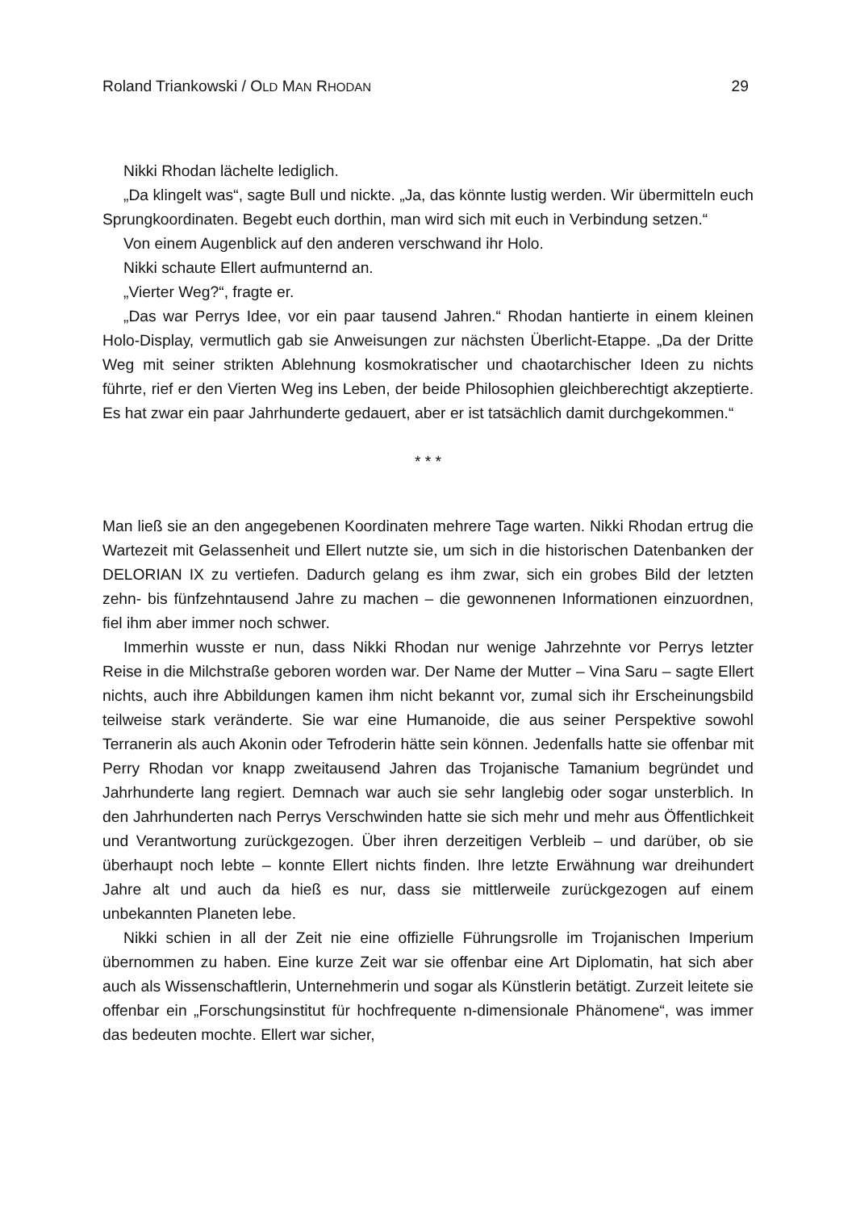Roland Triankowski / OLD MAN RHODAN 29
Nikki Rhodan lächelte lediglich.
„Da klingelt was“, sagte Bull und nickte. „Ja, das könnte lustig werden. Wir übermitteln euch Sprungkoordinaten. Begebt euch dorthin, man wird sich mit euch in Verbindung setzen.“
Von einem Augenblick auf den anderen verschwand ihr Holo.
Nikki schaute Ellert aufmunternd an.
„Vierter Weg?“, fragte er.
„Das war Perrys Idee, vor ein paar tausend Jahren.“ Rhodan hantierte in einem kleinen Holo-Display, vermutlich gab sie Anweisungen zur nächsten Überlicht-Etappe. „Da der Dritte Weg mit seiner strikten Ablehnung kosmokratischer und chaotarchischer Ideen zu nichts führte, rief er den Vierten Weg ins Leben, der beide Philosophien gleichberechtigt akzeptierte. Es hat zwar ein paar Jahrhunderte gedauert, aber er ist tatsächlich damit durchgekommen.“
* * *
Man ließ sie an den angegebenen Koordinaten mehrere Tage warten. Nikki Rhodan ertrug die Wartezeit mit Gelassenheit und Ellert nutzte sie, um sich in die historischen Datenbanken der DELORIAN IX zu vertiefen. Dadurch gelang es ihm zwar, sich ein grobes Bild der letzten zehn- bis fünfzehntausend Jahre zu machen – die gewonnenen Informationen einzuordnen, fiel ihm aber immer noch schwer.
Immerhin wusste er nun, dass Nikki Rhodan nur wenige Jahrzehnte vor Perrys letzter Reise in die Milchstraße geboren worden war. Der Name der Mutter – Vina Saru – sagte Ellert nichts, auch ihre Abbildungen kamen ihm nicht bekannt vor, zumal sich ihr Erscheinungsbild teilweise stark veränderte. Sie war eine Humanoide, die aus seiner Perspektive sowohl Terranerin als auch Akonin oder Tefroderin hätte sein können. Jedenfalls hatte sie offenbar mit Perry Rhodan vor knapp zweitausend Jahren das Trojanische Tamanium begründet und Jahrhunderte lang regiert. Demnach war auch sie sehr langlebig oder sogar unsterblich. In den Jahrhunderten nach Perrys Verschwinden hatte sie sich mehr und mehr aus Öffentlichkeit und Verantwortung zurückgezogen. Über ihren derzeitigen Verbleib – und darüber, ob sie überhaupt noch lebte – konnte Ellert nichts finden. Ihre letzte Erwähnung war dreihundert Jahre alt und auch da hieß es nur, dass sie mittlerweile zurückgezogen auf einem unbekannten Planeten lebe.
Nikki schien in all der Zeit nie eine offizielle Führungsrolle im Trojanischen Imperium übernommen zu haben. Eine kurze Zeit war sie offenbar eine Art Diplomatin, hat sich aber auch als Wissenschaftlerin, Unternehmerin und sogar als Künstlerin betätigt. Zurzeit leitete sie offenbar ein „Forschungsinstitut für hochfrequente n-dimensionale Phänomene“, was immer das bedeuten mochte. Ellert war sicher,